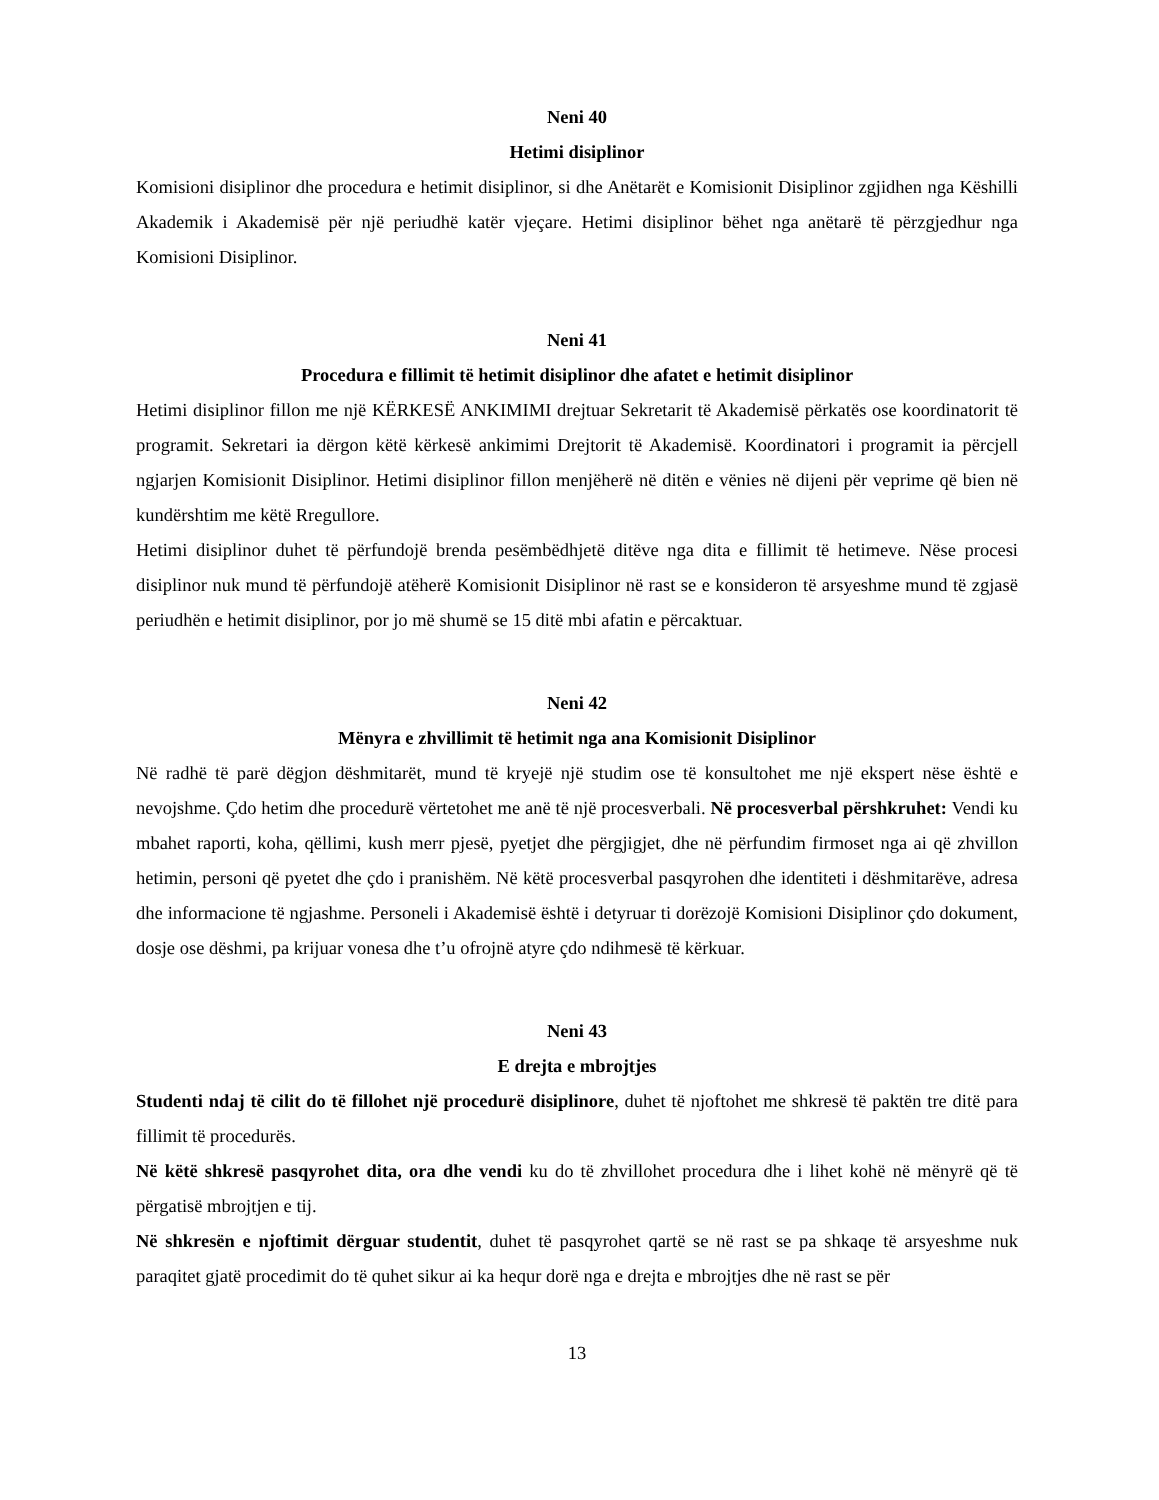Neni 40
Hetimi disiplinor
Komisioni disiplinor dhe procedura e hetimit disiplinor, si dhe Anëtarët e Komisionit Disiplinor zgjidhen nga Këshilli Akademik i Akademisë për një periudhë katër vjeçare. Hetimi disiplinor bëhet nga anëtarë të përzgjedhur nga Komisioni Disiplinor.
Neni 41
Procedura e fillimit të hetimit disiplinor dhe afatet e hetimit disiplinor
Hetimi disiplinor fillon me një KËRKESË ANKIMIMI drejtuar Sekretarit të Akademisë përkatës ose koordinatorit të programit. Sekretari ia dërgon këtë kërkesë ankimimi Drejtorit të Akademisë. Koordinatori i programit ia përcjell ngjarjen Komisionit Disiplinor. Hetimi disiplinor fillon menjëherë në ditën e vënies në dijeni për veprime që bien në kundërshtim me këtë Rregullore.
Hetimi disiplinor duhet të përfundojë brenda pesëmbëdhjetë ditëve nga dita e fillimit të hetimeve. Nëse procesi disiplinor nuk mund të përfundojë atëherë Komisionit Disiplinor në rast se e konsideron të arsyeshme mund të zgjasë periudhën e hetimit disiplinor, por jo më shumë se 15 ditë mbi afatin e përcaktuar.
Neni 42
Mënyra e zhvillimit të hetimit nga ana Komisionit Disiplinor
Në radhë të parë dëgjon dëshmitarët, mund të kryejë një studim ose të konsultohet me një ekspert nëse është e nevojshme. Çdo hetim dhe procedurë vërtetohet me anë të një procesverbali. Në procesverbal përshkruhet: Vendi ku mbahet raporti, koha, qëllimi, kush merr pjesë, pyetjet dhe përgjigjet, dhe në përfundim firmoset nga ai që zhvillon hetimin, personi që pyetet dhe çdo i pranishëm. Në këtë procesverbal pasqyrohen dhe identiteti i dëshmitarëve, adresa dhe informacione të ngjashme. Personeli i Akademisë është i detyruar ti dorëzojë Komisioni Disiplinor çdo dokument, dosje ose dëshmi, pa krijuar vonesa dhe t’u ofrojnë atyre çdo ndihmesë të kërkuar.
Neni 43
E drejta e mbrojtjes
Studenti ndaj të cilit do të fillohet një procedurë disiplinore, duhet të njoftohet me shkresë të paktën tre ditë para fillimit të procedurës.
Në këtë shkresë pasqyrohet dita, ora dhe vendi ku do të zhvillohet procedura dhe i lihet kohë në mënyrë që të përgatisë mbrojtjen e tij.
Në shkresën e njoftimit dërguar studentit, duhet të pasqyrohet qartë se në rast se pa shkaqe të arsyeshme nuk paraqitet gjatë procedimit do të quhet sikur ai ka hequr dorë nga e drejta e mbrojtjes dhe në rast se për
13